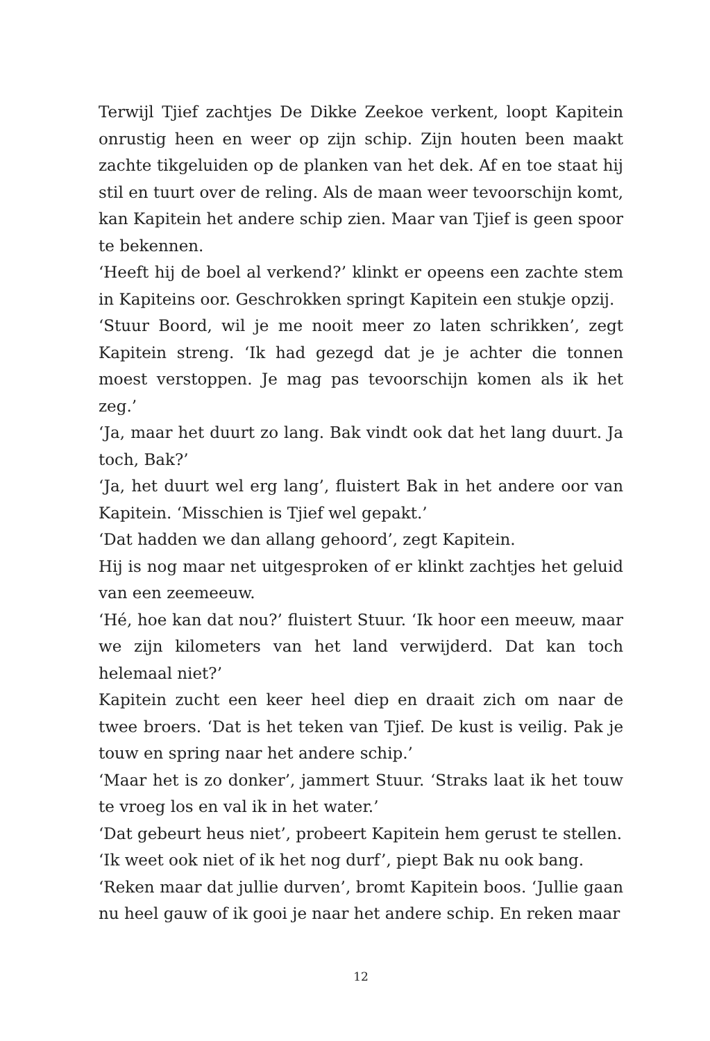Terwijl Tjief zachtjes De Dikke Zeekoe verkent, loopt Kapitein onrustig heen en weer op zijn schip. Zijn houten been maakt zachte tikgeluiden op de planken van het dek. Af en toe staat hij stil en tuurt over de reling. Als de maan weer tevoorschijn komt, kan Kapitein het andere schip zien. Maar van Tjief is geen spoor te bekennen.
‘Heeft hij de boel al verkend?’ klinkt er opeens een zachte stem in Kapiteins oor. Geschrokken springt Kapitein een stukje opzij.
‘Stuur Boord, wil je me nooit meer zo laten schrikken’, zegt Kapitein streng. ‘Ik had gezegd dat je je achter die tonnen moest verstoppen. Je mag pas tevoorschijn komen als ik het zeg.’
‘Ja, maar het duurt zo lang. Bak vindt ook dat het lang duurt. Ja toch, Bak?’
‘Ja, het duurt wel erg lang’, fluistert Bak in het andere oor van Kapitein. ‘Misschien is Tjief wel gepakt.’
‘Dat hadden we dan allang gehoord’, zegt Kapitein.
Hij is nog maar net uitgesproken of er klinkt zachtjes het geluid van een zeemeeuw.
‘Hé, hoe kan dat nou?’ fluistert Stuur. ‘Ik hoor een meeuw, maar we zijn kilometers van het land verwijderd. Dat kan toch helemaal niet?’
Kapitein zucht een keer heel diep en draait zich om naar de twee broers. ‘Dat is het teken van Tjief. De kust is veilig. Pak je touw en spring naar het andere schip.’
‘Maar het is zo donker’, jammert Stuur. ‘Straks laat ik het touw te vroeg los en val ik in het water.’
‘Dat gebeurt heus niet’, probeert Kapitein hem gerust te stellen.
‘Ik weet ook niet of ik het nog durf’, piept Bak nu ook bang.
‘Reken maar dat jullie durven’, bromt Kapitein boos. ‘Jullie gaan nu heel gauw of ik gooi je naar het andere schip. En reken maar
12